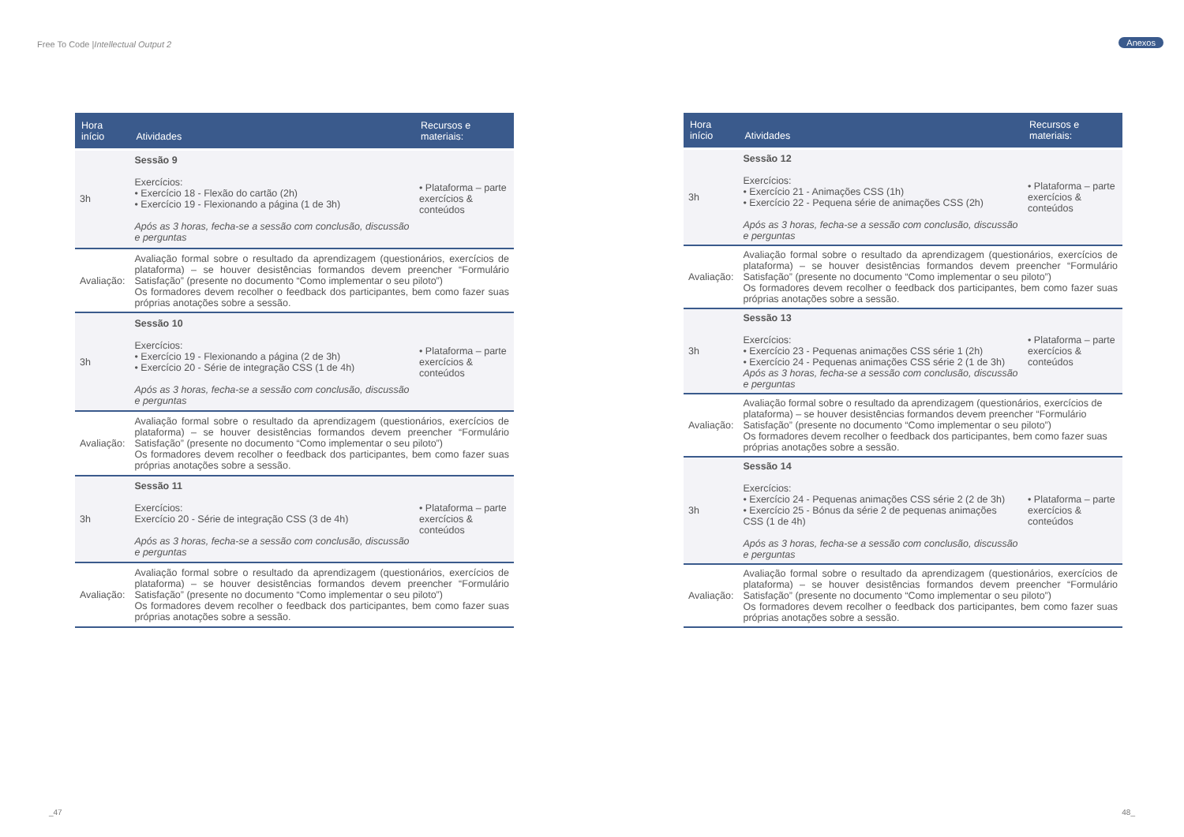Free To Code |Intellectual Output 2
Anexos
| Hora início | Atividades | Recursos e materiais: |
| --- | --- | --- |
| 3h | Sessão 9 Exercícios: • Exercício 18 - Flexão do cartão (2h) • Exercício 19 - Flexionando a página (1 de 3h) Após as 3 horas, fecha-se a sessão com conclusão, discussão e perguntas | • Plataforma – parte exercícios & conteúdos |
| Avaliação: | Avaliação formal sobre o resultado da aprendizagem (questionários, exercícios de plataforma) – se houver desistências formandos devem preencher “Formulário Satisfação” (presente no documento “Como implementar o seu piloto”) Os formadores devem recolher o feedback dos participantes, bem como fazer suas próprias anotações sobre a sessão. | |
| 3h | Sessão 10 Exercícios: • Exercício 19 - Flexionando a página (2 de 3h) • Exercício 20 - Série de integração CSS (1 de 4h) Após as 3 horas, fecha-se a sessão com conclusão, discussão e perguntas | • Plataforma – parte exercícios & conteúdos |
| Avaliação: | Avaliação formal sobre o resultado da aprendizagem (questionários, exercícios de plataforma) – se houver desistências formandos devem preencher “Formulário Satisfação” (presente no documento “Como implementar o seu piloto”) Os formadores devem recolher o feedback dos participantes, bem como fazer suas próprias anotações sobre a sessão. | |
| 3h | Sessão 11 Exercícios: Exercício 20 - Série de integração CSS (3 de 4h) Após as 3 horas, fecha-se a sessão com conclusão, discussão e perguntas | • Plataforma – parte exercícios & conteúdos |
| Avaliação: | Avaliação formal sobre o resultado da aprendizagem (questionários, exercícios de plataforma) – se houver desistências formandos devem preencher “Formulário Satisfação” (presente no documento “Como implementar o seu piloto”) Os formadores devem recolher o feedback dos participantes, bem como fazer suas próprias anotações sobre a sessão. | |
| Hora início | Atividades | Recursos e materiais: |
| --- | --- | --- |
| 3h | Sessão 12 Exercícios: • Exercício 21 - Animações CSS (1h) • Exercício 22 - Pequena série de animações CSS (2h) Após as 3 horas, fecha-se a sessão com conclusão, discussão e perguntas | • Plataforma – parte exercícios & conteúdos |
| Avaliação: | Avaliação formal sobre o resultado da aprendizagem (questionários, exercícios de plataforma) – se houver desistências formandos devem preencher “Formulário Satisfação” (presente no documento “Como implementar o seu piloto”) Os formadores devem recolher o feedback dos participantes, bem como fazer suas próprias anotações sobre a sessão. | |
| 3h | Sessão 13 Exercícios: • Exercício 23 - Pequenas animações CSS série 1 (2h) • Exercício 24 - Pequenas animações CSS série 2 (1 de 3h) Após as 3 horas, fecha-se a sessão com conclusão, discussão e perguntas | • Plataforma – parte exercícios & conteúdos |
| Avaliação: | Avaliação formal sobre o resultado da aprendizagem (questionários, exercícios de plataforma) – se houver desistências formandos devem preencher “Formulário Satisfação” (presente no documento “Como implementar o seu piloto”) Os formadores devem recolher o feedback dos participantes, bem como fazer suas próprias anotações sobre a sessão. | |
| 3h | Sessão 14 Exercícios: • Exercício 24 - Pequenas animações CSS série 2 (2 de 3h) • Exercício 25 - Bónus da série 2 de pequenas animações CSS (1 de 4h) Após as 3 horas, fecha-se a sessão com conclusão, discussão e perguntas | • Plataforma – parte exercícios & conteúdos |
| Avaliação: | Avaliação formal sobre o resultado da aprendizagem (questionários, exercícios de plataforma) – se houver desistências formandos devem preencher “Formulário Satisfação” (presente no documento “Como implementar o seu piloto”) Os formadores devem recolher o feedback dos participantes, bem como fazer suas próprias anotações sobre a sessão. | |
_47 48_